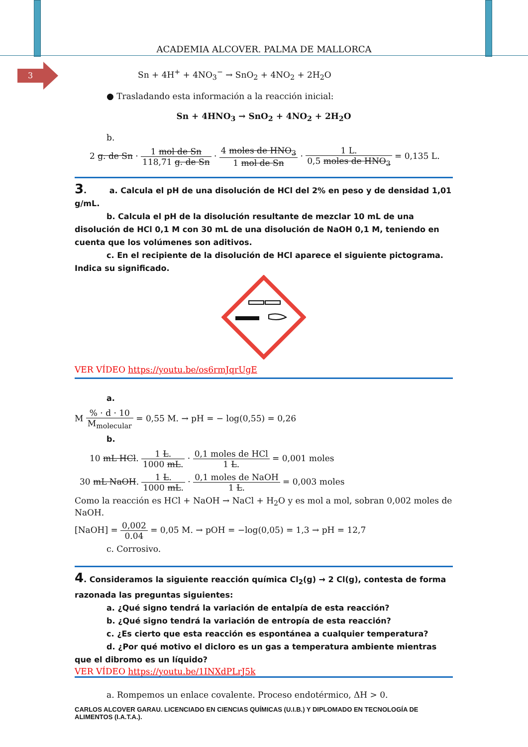ACADEMIA ALCOVER. PALMA DE MALLORCA
3
Sn + 4H<sup>+</sup> + 4NO<sub>3</sub><sup>−</sup> → SnO<sub>2</sub> + 4NO<sub>2</sub> + 2H<sub>2</sub>O
● Trasladando esta información a la reacción inicial:
Sn + 4HNO<sub>3</sub> → SnO<sub>2</sub> + 4NO<sub>2</sub> + 2H<sub>2</sub>O
b.
2 g. de Sn · 1 mol de Sn 118,71 g. de Sn · 4 moles de HNO<sub>3</sub> 1 mol de Sn · 1 L. 0,5 moles de HNO<sub>3</sub> = 0,135 L.
3. a. Calcula el pH de una disolución de HCl del 2% en peso y de densidad 1,01 g/mL.
b. Calcula el pH de la disolución resultante de mezclar 10 mL de una disolución de HCl 0,1 M con 30 mL de una disolución de NaOH 0,1 M, teniendo en cuenta que los volúmenes son aditivos.
c. En el recipiente de la disolución de HCl aparece el siguiente pictograma. Indica su significado.
VER VÍDEO https://youtu.be/os6rmJqrUgE
a.
M % · d · 10 M<sub>molecular</sub> = 0,55 M. → pH = − log(0,55) = 0,26
b.
10 mL HCl. 1 L. 1000 mL. · 0,1 moles de HCl 1 L. = 0,001 moles
30 mL NaOH. 1 L. 1000 mL. · 0,1 moles de NaOH 1 L. = 0,003 moles
Como la reacción es HCl + NaOH → NaCl + H<sub>2</sub>O y es mol a mol, sobran 0,002 moles de NaOH.
[NaOH] = 0,002 0.04 = 0,05 M. → pOH = −log(0,05) = 1,3 → pH = 12,7
c. Corrosivo.
4. Consideramos la siguiente reacción química Cl<sub>2</sub>(g) → 2 Cl(g), contesta de forma razonada las preguntas siguientes:
a. ¿Qué signo tendrá la variación de entalpía de esta reacción?
b. ¿Qué signo tendrá la variación de entropía de esta reacción?
c. ¿Es cierto que esta reacción es espontánea a cualquier temperatura?
d. ¿Por qué motivo el dicloro es un gas a temperatura ambiente mientras que el dibromo es un líquido?
VER VÍDEO https://youtu.be/1INXdPLrJ5k
a. Rompemos un enlace covalente. Proceso endotérmico, ΔH > 0.
CARLOS ALCOVER GARAU. LICENCIADO EN CIENCIAS QUÍMICAS (U.I.B.) Y DIPLOMADO EN TECNOLOGÍA DE ALIMENTOS (I.A.T.A.).